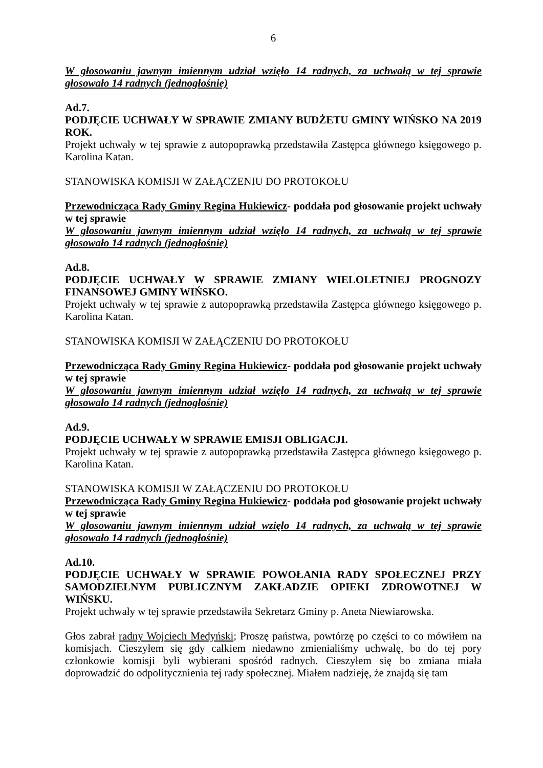6
W głosowaniu jawnym imiennym udział wzięło 14 radnych, za uchwałą w tej sprawie głosowało 14 radnych (jednogłośnie)
Ad.7.
PODJĘCIE UCHWAŁY W SPRAWIE ZMIANY BUDŻETU GMINY WIŃSKO NA 2019 ROK.
Projekt uchwały w tej sprawie z autopoprawką przedstawiła Zastępca głównego księgowego p. Karolina Katan.
STANOWISKA KOMISJI W ZAŁĄCZENIU DO PROTOKOŁU
Przewodnicząca Rady Gminy Regina Hukiewicz- poddała pod głosowanie projekt uchwały w tej sprawie
W głosowaniu jawnym imiennym udział wzięło 14 radnych, za uchwałą w tej sprawie głosowało 14 radnych (jednogłośnie)
Ad.8.
PODJĘCIE UCHWAŁY W SPRAWIE ZMIANY WIELOLETNIEJ PROGNOZY FINANSOWEJ GMINY WIŃSKO.
Projekt uchwały w tej sprawie z autopoprawką przedstawiła Zastępca głównego księgowego p. Karolina Katan.
STANOWISKA KOMISJI W ZAŁĄCZENIU DO PROTOKOŁU
Przewodnicząca Rady Gminy Regina Hukiewicz- poddała pod głosowanie projekt uchwały w tej sprawie
W głosowaniu jawnym imiennym udział wzięło 14 radnych, za uchwałą w tej sprawie głosowało 14 radnych (jednogłośnie)
Ad.9.
PODJĘCIE UCHWAŁY W SPRAWIE EMISJI OBLIGACJI.
Projekt uchwały w tej sprawie z autopoprawką przedstawiła Zastępca głównego księgowego p. Karolina Katan.
STANOWISKA KOMISJI W ZAŁĄCZENIU DO PROTOKOŁU
Przewodnicząca Rady Gminy Regina Hukiewicz- poddała pod głosowanie projekt uchwały w tej sprawie
W głosowaniu jawnym imiennym udział wzięło 14 radnych, za uchwałą w tej sprawie głosowało 14 radnych (jednogłośnie)
Ad.10.
PODJĘCIE UCHWAŁY W SPRAWIE POWOŁANIA RADY SPOŁECZNEJ PRZY SAMODZIELNYM PUBLICZNYM ZAKŁADZIE OPIEKI ZDROWOTNEJ W WIŃSKU.
Projekt uchwały w tej sprawie przedstawiła Sekretarz Gminy p. Aneta Niewiarowska.
Głos zabrał radny Wojciech Medyński; Proszę państwa, powtórzę po części to co mówiłem na komisjach. Cieszyłem się gdy całkiem niedawno zmienialiśmy uchwałę, bo do tej pory członkowie komisji byli wybierani spośród radnych. Cieszyłem się bo zmiana miała doprowadzić do odpolitycznienia tej rady społecznej. Miałem nadzieję, że znajdą się tam